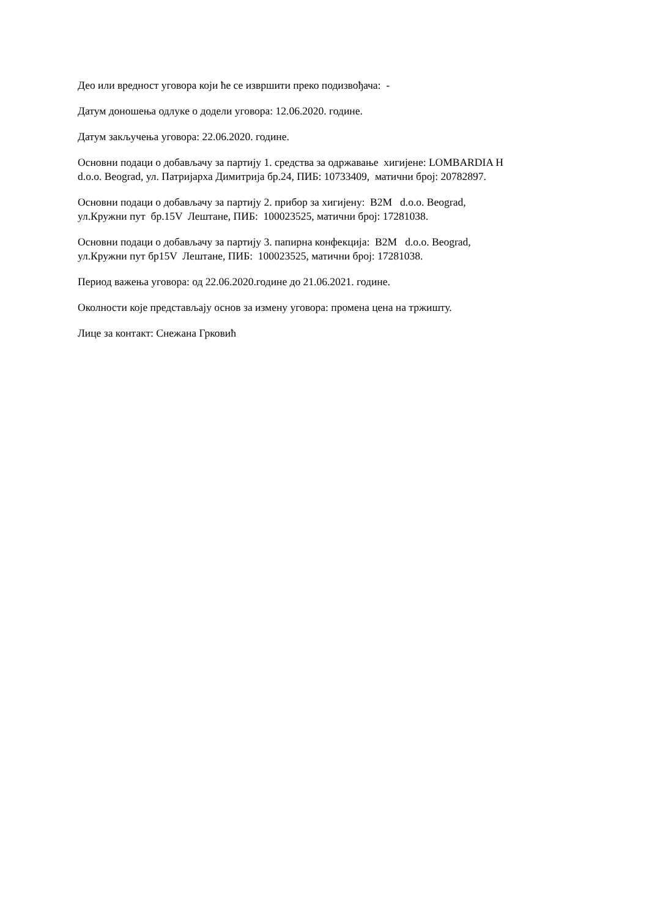Део или вредност уговора који ће се извршити преко подизвођача: -
Датум доношења одлуке о додели уговора: 12.06.2020. године.
Датум закључења уговора: 22.06.2020. године.
Основни подаци о добављачу за партију 1. средства за одржавање хигијене: LOMBARDIA H
d.o.o. Beograd, ул. Патријарха Димитрија бр.24, ПИБ: 10733409, матични број: 20782897.
Основни подаци о добављачу за партију 2. прибор за хигијену: B2M d.o.o. Beograd,
ул.Кружни пут бр.15V Лештане, ПИБ: 100023525, матични број: 17281038.
Основни подаци о добављачу за партију 3. папирна конфекција: B2M d.o.o. Beograd,
ул.Кружни пут бр15V Лештане, ПИБ: 100023525, матични број: 17281038.
Период важења уговора: од 22.06.2020.године до 21.06.2021. године.
Околности које представљају основ за измену уговора: промена цена на тржишту.
Лице за контакт: Снежана Грковић